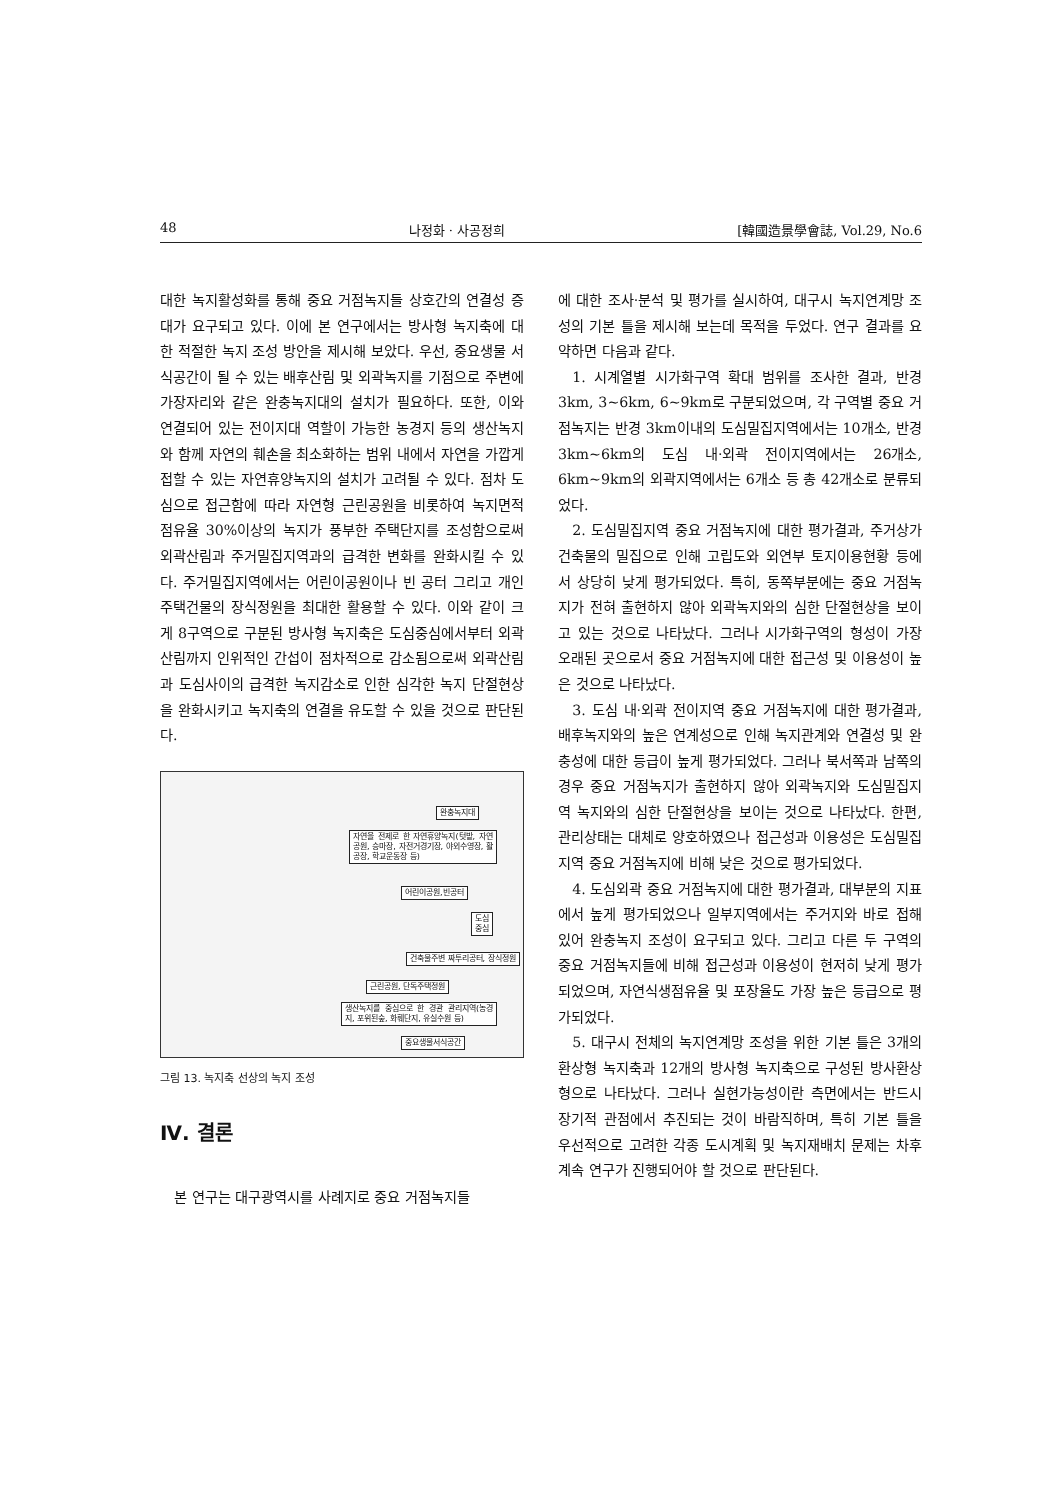48 나정화 · 사공정희 [韓國造景學會誌, Vol.29, No.6
대한 녹지활성화를 통해 중요 거점녹지들 상호간의 연결성 증대가 요구되고 있다. 이에 본 연구에서는 방사형 녹지축에 대한 적절한 녹지 조성 방안을 제시해 보았다. 우선, 중요생물 서식공간이 될 수 있는 배후산림 및 외곽녹지를 기점으로 주변에 가장자리와 같은 완충녹지대의 설치가 필요하다. 또한, 이와 연결되어 있는 전이지대 역할이 가능한 농경지 등의 생산녹지와 함께 자연의 훼손을 최소화하는 범위 내에서 자연을 가깝게 접할 수 있는 자연휴양녹지의 설치가 고려될 수 있다. 점차 도심으로 접근함에 따라 자연형 근린공원을 비롯하여 녹지면적 점유율 30%이상의 녹지가 풍부한 주택단지를 조성함으로써 외곽산림과 주거밀집지역과의 급격한 변화를 완화시킬 수 있다. 주거밀집지역에서는 어린이공원이나 빈 공터 그리고 개인주택건물의 장식정원을 최대한 활용할 수 있다. 이와 같이 크게 8구역으로 구분된 방사형 녹지축은 도심중심에서부터 외곽산림까지 인위적인 간섭이 점차적으로 감소됨으로써 외곽산림과 도심사이의 급격한 녹지감소로 인한 심각한 녹지 단절현상을 완화시키고 녹지축의 연결을 유도할 수 있을 것으로 판단된다.
완충녹지대
자연을 전제로 한 자연휴양녹지(텃밭, 자연공원, 승마장, 자전거경기장, 야외수영장, 활공장, 학교운동장 등)
어린이공원,빈공터
도심
중심
건축물주변 짜투리공터, 장식정원
근린공원, 단독주택정원
생산녹지를 중심으로 한 경관 관리지역(농경지, 포위된숲, 화훼단지, 유실수원 등)
중요생물서식공간
그림 13. 녹지축 선상의 녹지 조성
Ⅳ. 결론
본 연구는 대구광역시를 사례지로 중요 거점녹지들
에 대한 조사·분석 및 평가를 실시하여, 대구시 녹지연계망 조성의 기본 틀을 제시해 보는데 목적을 두었다. 연구 결과를 요약하면 다음과 같다.
1. 시계열별 시가화구역 확대 범위를 조사한 결과, 반경 3km, 3~6km, 6~9km로 구분되었으며, 각 구역별 중요 거점녹지는 반경 3km이내의 도심밀집지역에서는 10개소, 반경 3km~6km의 도심 내·외곽 전이지역에서는 26개소, 6km~9km의 외곽지역에서는 6개소 등 총 42개소로 분류되었다.
2. 도심밀집지역 중요 거점녹지에 대한 평가결과, 주거상가 건축물의 밀집으로 인해 고립도와 외연부 토지이용현황 등에서 상당히 낮게 평가되었다. 특히, 동쪽부분에는 중요 거점녹지가 전혀 출현하지 않아 외곽녹지와의 심한 단절현상을 보이고 있는 것으로 나타났다. 그러나 시가화구역의 형성이 가장 오래된 곳으로서 중요 거점녹지에 대한 접근성 및 이용성이 높은 것으로 나타났다.
3. 도심 내·외곽 전이지역 중요 거점녹지에 대한 평가결과, 배후녹지와의 높은 연계성으로 인해 녹지관계와 연결성 및 완충성에 대한 등급이 높게 평가되었다. 그러나 북서쪽과 남쪽의 경우 중요 거점녹지가 출현하지 않아 외곽녹지와 도심밀집지역 녹지와의 심한 단절현상을 보이는 것으로 나타났다. 한편, 관리상태는 대체로 양호하였으나 접근성과 이용성은 도심밀집지역 중요 거점녹지에 비해 낮은 것으로 평가되었다.
4. 도심외곽 중요 거점녹지에 대한 평가결과, 대부분의 지표에서 높게 평가되었으나 일부지역에서는 주거지와 바로 접해 있어 완충녹지 조성이 요구되고 있다. 그리고 다른 두 구역의 중요 거점녹지들에 비해 접근성과 이용성이 현저히 낮게 평가되었으며, 자연식생점유율 및 포장율도 가장 높은 등급으로 평가되었다.
5. 대구시 전체의 녹지연계망 조성을 위한 기본 틀은 3개의 환상형 녹지축과 12개의 방사형 녹지축으로 구성된 방사환상형으로 나타났다. 그러나 실현가능성이란 측면에서는 반드시 장기적 관점에서 추진되는 것이 바람직하며, 특히 기본 틀을 우선적으로 고려한 각종 도시계획 및 녹지재배치 문제는 차후 계속 연구가 진행되어야 할 것으로 판단된다.